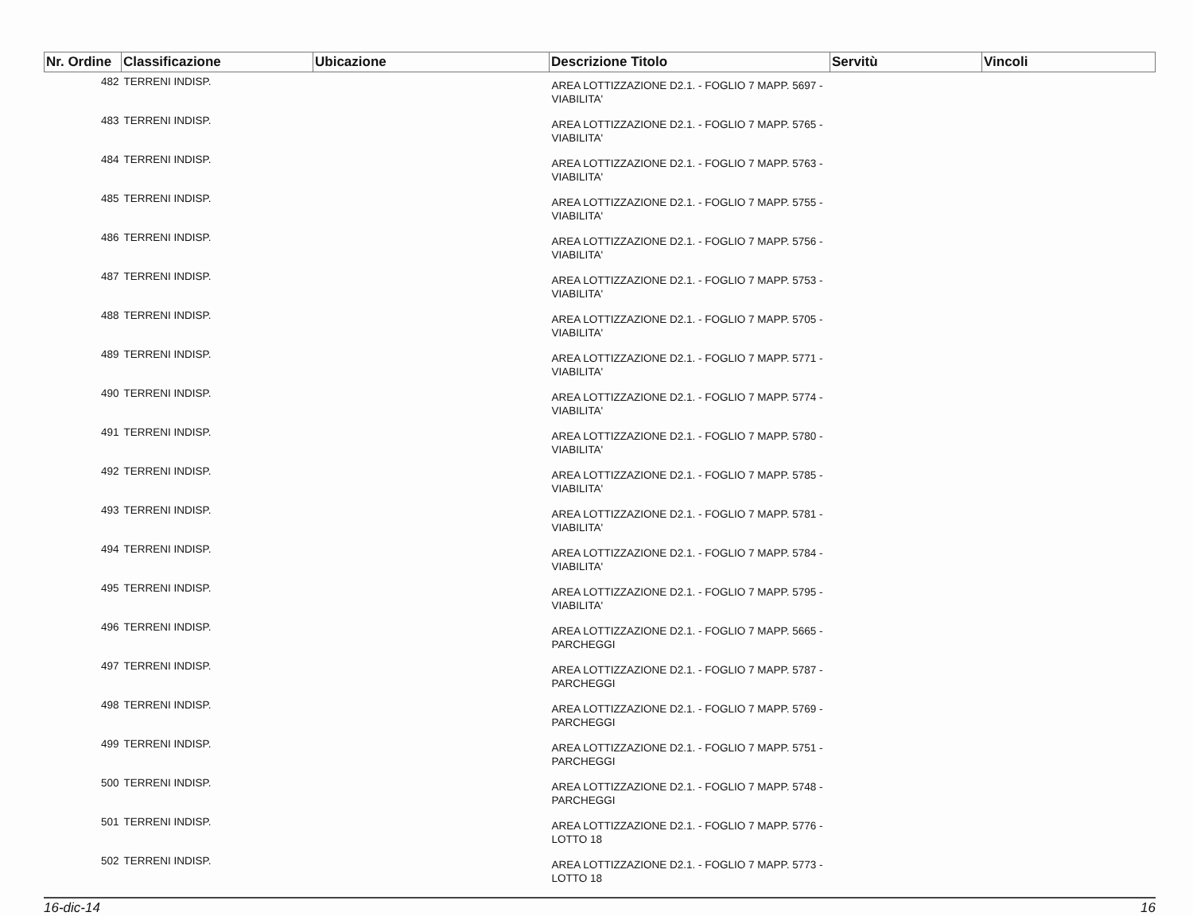| Nr. Ordine | Classificazione | Ubicazione | Descrizione Titolo | Servitù | Vincoli |
| --- | --- | --- | --- | --- | --- |
| 482 | TERRENI INDISP. | | AREA LOTTIZZAZIONE D2.1. - FOGLIO 7 MAPP. 5697 - VIABILITA' | | |
| 483 | TERRENI INDISP. | | AREA LOTTIZZAZIONE D2.1. - FOGLIO 7 MAPP. 5765 - VIABILITA' | | |
| 484 | TERRENI INDISP. | | AREA LOTTIZZAZIONE D2.1. - FOGLIO 7 MAPP. 5763 - VIABILITA' | | |
| 485 | TERRENI INDISP. | | AREA LOTTIZZAZIONE D2.1. - FOGLIO 7 MAPP. 5755 - VIABILITA' | | |
| 486 | TERRENI INDISP. | | AREA LOTTIZZAZIONE D2.1. - FOGLIO 7 MAPP. 5756 - VIABILITA' | | |
| 487 | TERRENI INDISP. | | AREA LOTTIZZAZIONE D2.1. - FOGLIO 7 MAPP. 5753 - VIABILITA' | | |
| 488 | TERRENI INDISP. | | AREA LOTTIZZAZIONE D2.1. - FOGLIO 7 MAPP. 5705 - VIABILITA' | | |
| 489 | TERRENI INDISP. | | AREA LOTTIZZAZIONE D2.1. - FOGLIO 7 MAPP. 5771 - VIABILITA' | | |
| 490 | TERRENI INDISP. | | AREA LOTTIZZAZIONE D2.1. - FOGLIO 7 MAPP. 5774 - VIABILITA' | | |
| 491 | TERRENI INDISP. | | AREA LOTTIZZAZIONE D2.1. - FOGLIO 7 MAPP. 5780 - VIABILITA' | | |
| 492 | TERRENI INDISP. | | AREA LOTTIZZAZIONE D2.1. - FOGLIO 7 MAPP. 5785 - VIABILITA' | | |
| 493 | TERRENI INDISP. | | AREA LOTTIZZAZIONE D2.1. - FOGLIO 7 MAPP. 5781 - VIABILITA' | | |
| 494 | TERRENI INDISP. | | AREA LOTTIZZAZIONE D2.1. - FOGLIO 7 MAPP. 5784 - VIABILITA' | | |
| 495 | TERRENI INDISP. | | AREA LOTTIZZAZIONE D2.1. - FOGLIO 7 MAPP. 5795 - VIABILITA' | | |
| 496 | TERRENI INDISP. | | AREA LOTTIZZAZIONE D2.1. - FOGLIO 7 MAPP. 5665 - PARCHEGGI | | |
| 497 | TERRENI INDISP. | | AREA LOTTIZZAZIONE D2.1. - FOGLIO 7 MAPP. 5787 - PARCHEGGI | | |
| 498 | TERRENI INDISP. | | AREA LOTTIZZAZIONE D2.1. - FOGLIO 7 MAPP. 5769 - PARCHEGGI | | |
| 499 | TERRENI INDISP. | | AREA LOTTIZZAZIONE D2.1. - FOGLIO 7 MAPP. 5751 - PARCHEGGI | | |
| 500 | TERRENI INDISP. | | AREA LOTTIZZAZIONE D2.1. - FOGLIO 7 MAPP. 5748 - PARCHEGGI | | |
| 501 | TERRENI INDISP. | | AREA LOTTIZZAZIONE D2.1. - FOGLIO 7 MAPP. 5776 - LOTTO 18 | | |
| 502 | TERRENI INDISP. | | AREA LOTTIZZAZIONE D2.1. - FOGLIO 7 MAPP. 5773 - LOTTO 18 | | |
16-dic-14 16